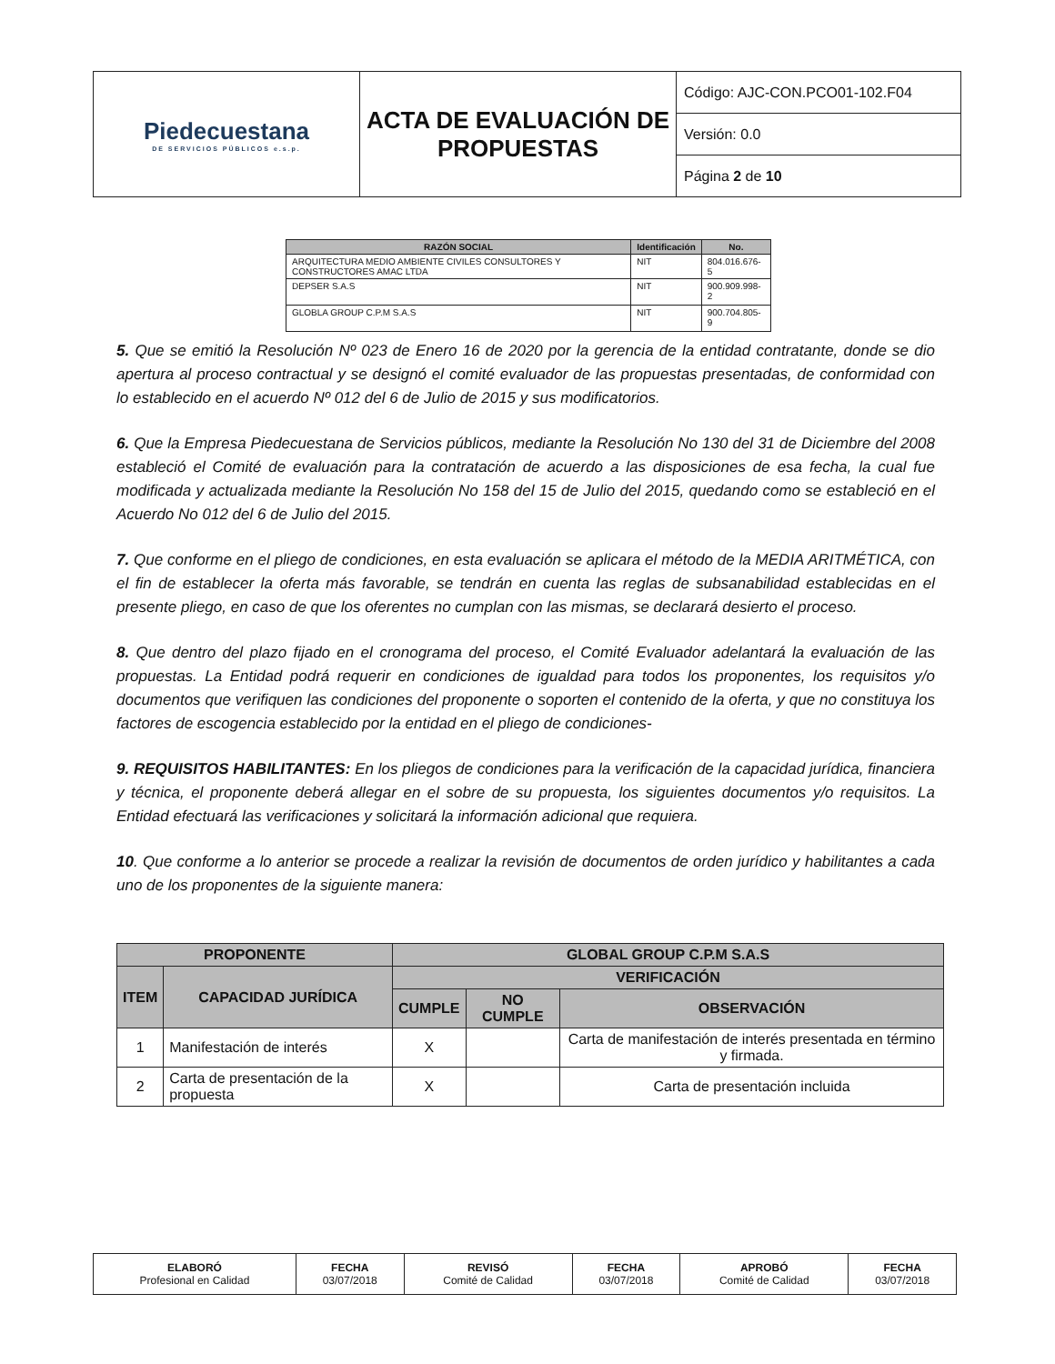| Piedecuestana DE SERVICIOS PÚBLICOS e.s.p. | ACTA DE EVALUACIÓN DE PROPUESTAS | Código: AJC-CON.PCO01-102.F04 |
| | | Versión: 0.0 |
| | | Página 2 de 10 |
| RAZÓN SOCIAL | Identificación | No. |
| --- | --- | --- |
| ARQUITECTURA MEDIO AMBIENTE CIVILES CONSULTORES Y CONSTRUCTORES AMAC LTDA | NIT | 804.016.676-5 |
| DEPSER S.A.S | NIT | 900.909.998-2 |
| GLOBLA GROUP C.P.M S.A.S | NIT | 900.704.805-9 |
5. Que se emitió la Resolución Nº 023 de Enero 16 de 2020 por la gerencia de la entidad contratante, donde se dio apertura al proceso contractual y se designó el comité evaluador de las propuestas presentadas, de conformidad con lo establecido en el acuerdo Nº 012 del 6 de Julio de 2015 y sus modificatorios.
6. Que la Empresa Piedecuestana de Servicios públicos, mediante la Resolución No 130 del 31 de Diciembre del 2008 estableció el Comité de evaluación para la contratación de acuerdo a las disposiciones de esa fecha, la cual fue modificada y actualizada mediante la Resolución No 158 del 15 de Julio del 2015, quedando como se estableció en el Acuerdo No 012 del 6 de Julio del 2015.
7. Que conforme en el pliego de condiciones, en esta evaluación se aplicara el método de la MEDIA ARITMÉTICA, con el fin de establecer la oferta más favorable, se tendrán en cuenta las reglas de subsanabilidad establecidas en el presente pliego, en caso de que los oferentes no cumplan con las mismas, se declarará desierto el proceso.
8. Que dentro del plazo fijado en el cronograma del proceso, el Comité Evaluador adelantará la evaluación de las propuestas. La Entidad podrá requerir en condiciones de igualdad para todos los proponentes, los requisitos y/o documentos que verifiquen las condiciones del proponente o soporten el contenido de la oferta, y que no constituya los factores de escogencia establecido por la entidad en el pliego de condiciones-
9. REQUISITOS HABILITANTES: En los pliegos de condiciones para la verificación de la capacidad jurídica, financiera y técnica, el proponente deberá allegar en el sobre de su propuesta, los siguientes documentos y/o requisitos. La Entidad efectuará las verificaciones y solicitará la información adicional que requiera.
10. Que conforme a lo anterior se procede a realizar la revisión de documentos de orden jurídico y habilitantes a cada uno de los proponentes de la siguiente manera:
| PROPONENTE | | GLOBAL GROUP C.P.M S.A.S | | |
| --- | --- | --- | --- | --- |
| ITEM | CAPACIDAD JURÍDICA | VERIFICACIÓN | | |
| | | CUMPLE | NO CUMPLE | OBSERVACIÓN |
| 1 | Manifestación de interés | X | | Carta de manifestación de interés presentada en término y firmada. |
| 2 | Carta de presentación de la propuesta | X | | Carta de presentación incluida |
| ELABORÓ Profesional en Calidad | FECHA 03/07/2018 | REVISÓ Comité de Calidad | FECHA 03/07/2018 | APROBÓ Comité de Calidad | FECHA 03/07/2018 |